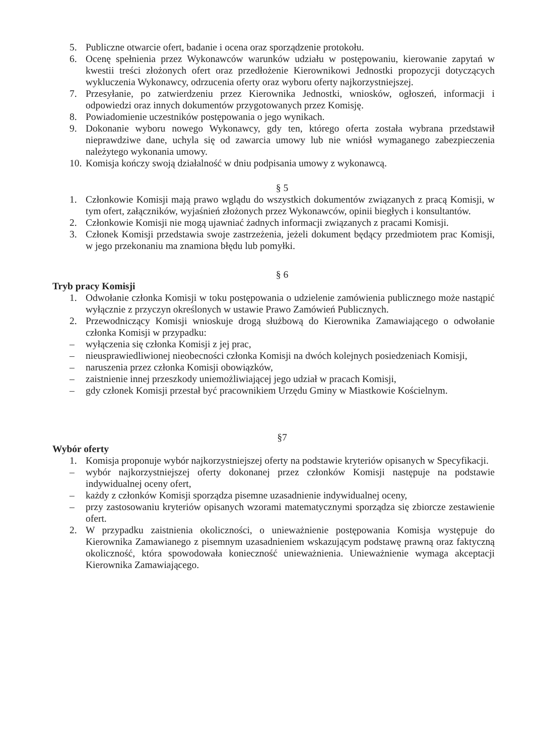5. Publiczne otwarcie ofert, badanie i ocena oraz sporządzenie protokołu.
6. Ocenę spełnienia przez Wykonawców warunków udziału w postępowaniu, kierowanie zapytań w kwestii treści złożonych ofert oraz przedłożenie Kierownikowi Jednostki propozycji dotyczących wykluczenia Wykonawcy, odrzucenia oferty oraz wyboru oferty najkorzystniejszej.
7. Przesyłanie, po zatwierdzeniu przez Kierownika Jednostki, wniosków, ogłoszeń, informacji i odpowiedzi oraz innych dokumentów przygotowanych przez Komisję.
8. Powiadomienie uczestników postępowania o jego wynikach.
9. Dokonanie wyboru nowego Wykonawcy, gdy ten, którego oferta została wybrana przedstawił nieprawdziwe dane, uchyla się od zawarcia umowy lub nie wniósł wymaganego zabezpieczenia należytego wykonania umowy.
10. Komisja kończy swoją działalność w dniu podpisania umowy z wykonawcą.
§ 5
1. Członkowie Komisji mają prawo wglądu do wszystkich dokumentów związanych z pracą Komisji, w tym ofert, załączników, wyjaśnień złożonych przez Wykonawców, opinii biegłych i konsultantów.
2. Członkowie Komisji nie mogą ujawniać żadnych informacji związanych z pracami Komisji.
3. Członek Komisji przedstawia swoje zastrzeżenia, jeżeli dokument będący przedmiotem prac Komisji, w jego przekonaniu ma znamiona błędu lub pomyłki.
§ 6
Tryb pracy Komisji
1. Odwołanie członka Komisji w toku postępowania o udzielenie zamówienia publicznego może nastąpić wyłącznie z przyczyn określonych w ustawie Prawo Zamówień Publicznych.
2. Przewodniczący Komisji wnioskuje drogą służbową do Kierownika Zamawiającego o odwołanie członka Komisji w przypadku:
– wyłączenia się członka Komisji z jej prac,
– nieusprawiedliwionej nieobecności członka Komisji na dwóch kolejnych posiedzeniach Komisji,
– naruszenia przez członka Komisji obowiązków,
– zaistnienie innej przeszkody uniemożliwiającej jego udział w pracach Komisji,
– gdy członek Komisji przestał być pracownikiem Urzędu Gminy w Miastkowie Kościelnym.
§7
Wybór oferty
1. Komisja proponuje wybór najkorzystniejszej oferty na podstawie kryteriów opisanych w Specyfikacji.
– wybór najkorzystniejszej oferty dokonanej przez członków Komisji następuje na podstawie indywidualnej oceny ofert,
– każdy z członków Komisji sporządza pisemne uzasadnienie indywidualnej oceny,
– przy zastosowaniu kryteriów opisanych wzorami matematycznymi sporządza się zbiorcze zestawienie ofert.
2. W przypadku zaistnienia okoliczności, o unieważnienie postępowania Komisja występuje do Kierownika Zamawianego z pisemnym uzasadnieniem wskazującym podstawę prawną oraz faktyczną okoliczność, która spowodowała konieczność unieważnienia. Unieważnienie wymaga akceptacji Kierownika Zamawiającego.